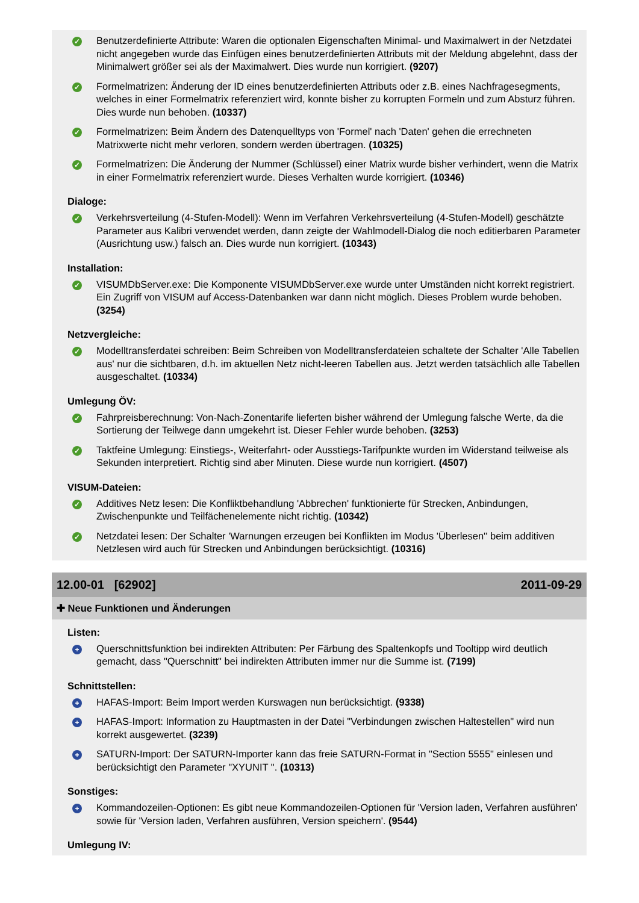✓
Benutzerdefinierte Attribute: Waren die optionalen Eigenschaften Minimal- und Maximalwert in der Netzdatei nicht angegeben wurde das Einfügen eines benutzerdefinierten Attributs mit der Meldung abgelehnt, dass der Minimalwert größer sei als der Maximalwert. Dies wurde nun korrigiert. (9207)
✓
Formelmatrizen: Änderung der ID eines benutzerdefinierten Attributs oder z.B. eines Nachfragesegments, welches in einer Formelmatrix referenziert wird, konnte bisher zu korrupten Formeln und zum Absturz führen. Dies wurde nun behoben. (10337)
✓
Formelmatrizen: Beim Ändern des Datenquelltyps von 'Formel' nach 'Daten' gehen die errechneten Matrixwerte nicht mehr verloren, sondern werden übertragen. (10325)
✓
Formelmatrizen: Die Änderung der Nummer (Schlüssel) einer Matrix wurde bisher verhindert, wenn die Matrix in einer Formelmatrix referenziert wurde. Dieses Verhalten wurde korrigiert. (10346)
Dialoge:
✓
Verkehrsverteilung (4-Stufen-Modell): Wenn im Verfahren Verkehrsverteilung (4-Stufen-Modell) geschätzte Parameter aus Kalibri verwendet werden, dann zeigte der Wahlmodell-Dialog die noch editierbaren Parameter (Ausrichtung usw.) falsch an. Dies wurde nun korrigiert. (10343)
Installation:
✓
VISUMDbServer.exe: Die Komponente VISUMDbServer.exe wurde unter Umständen nicht korrekt registriert. Ein Zugriff von VISUM auf Access-Datenbanken war dann nicht möglich. Dieses Problem wurde behoben. (3254)
Netzvergleiche:
✓
Modelltransferdatei schreiben: Beim Schreiben von Modelltransferdateien schaltete der Schalter 'Alle Tabellen aus' nur die sichtbaren, d.h. im aktuellen Netz nicht-leeren Tabellen aus. Jetzt werden tatsächlich alle Tabellen ausgeschaltet. (10334)
Umlegung ÖV:
✓
Fahrpreisberechnung: Von-Nach-Zonentarife lieferten bisher während der Umlegung falsche Werte, da die Sortierung der Teilwege dann umgekehrt ist. Dieser Fehler wurde behoben. (3253)
✓
Taktfeine Umlegung: Einstiegs-, Weiterfahrt- oder Ausstiegs-Tarifpunkte wurden im Widerstand teilweise als Sekunden interpretiert. Richtig sind aber Minuten. Diese wurde nun korrigiert. (4507)
VISUM-Dateien:
✓
Additives Netz lesen: Die Konfliktbehandlung 'Abbrechen' funktionierte für Strecken, Anbindungen, Zwischenpunkte und Teilfächenelemente nicht richtig. (10342)
✓
Netzdatei lesen: Der Schalter 'Warnungen erzeugen bei Konflikten im Modus 'Überlesen'' beim additiven Netzlesen wird auch für Strecken und Anbindungen berücksichtigt. (10316)
12.00-01 [62902] 2011-09-29
✚ Neue Funktionen und Änderungen
Listen:
+
Querschnittsfunktion bei indirekten Attributen: Per Färbung des Spaltenkopfs und Tooltipp wird deutlich gemacht, dass "Querschnitt" bei indirekten Attributen immer nur die Summe ist. (7199)
Schnittstellen:
+
HAFAS-Import: Beim Import werden Kurswagen nun berücksichtigt. (9338)
+
HAFAS-Import: Information zu Hauptmasten in der Datei "Verbindungen zwischen Haltestellen" wird nun korrekt ausgewertet. (3239)
+
SATURN-Import: Der SATURN-Importer kann das freie SATURN-Format in "Section 5555" einlesen und berücksichtigt den Parameter "XYUNIT ". (10313)
Sonstiges:
+
Kommandozeilen-Optionen: Es gibt neue Kommandozeilen-Optionen für 'Version laden, Verfahren ausführen' sowie für 'Version laden, Verfahren ausführen, Version speichern'. (9544)
Umlegung IV: